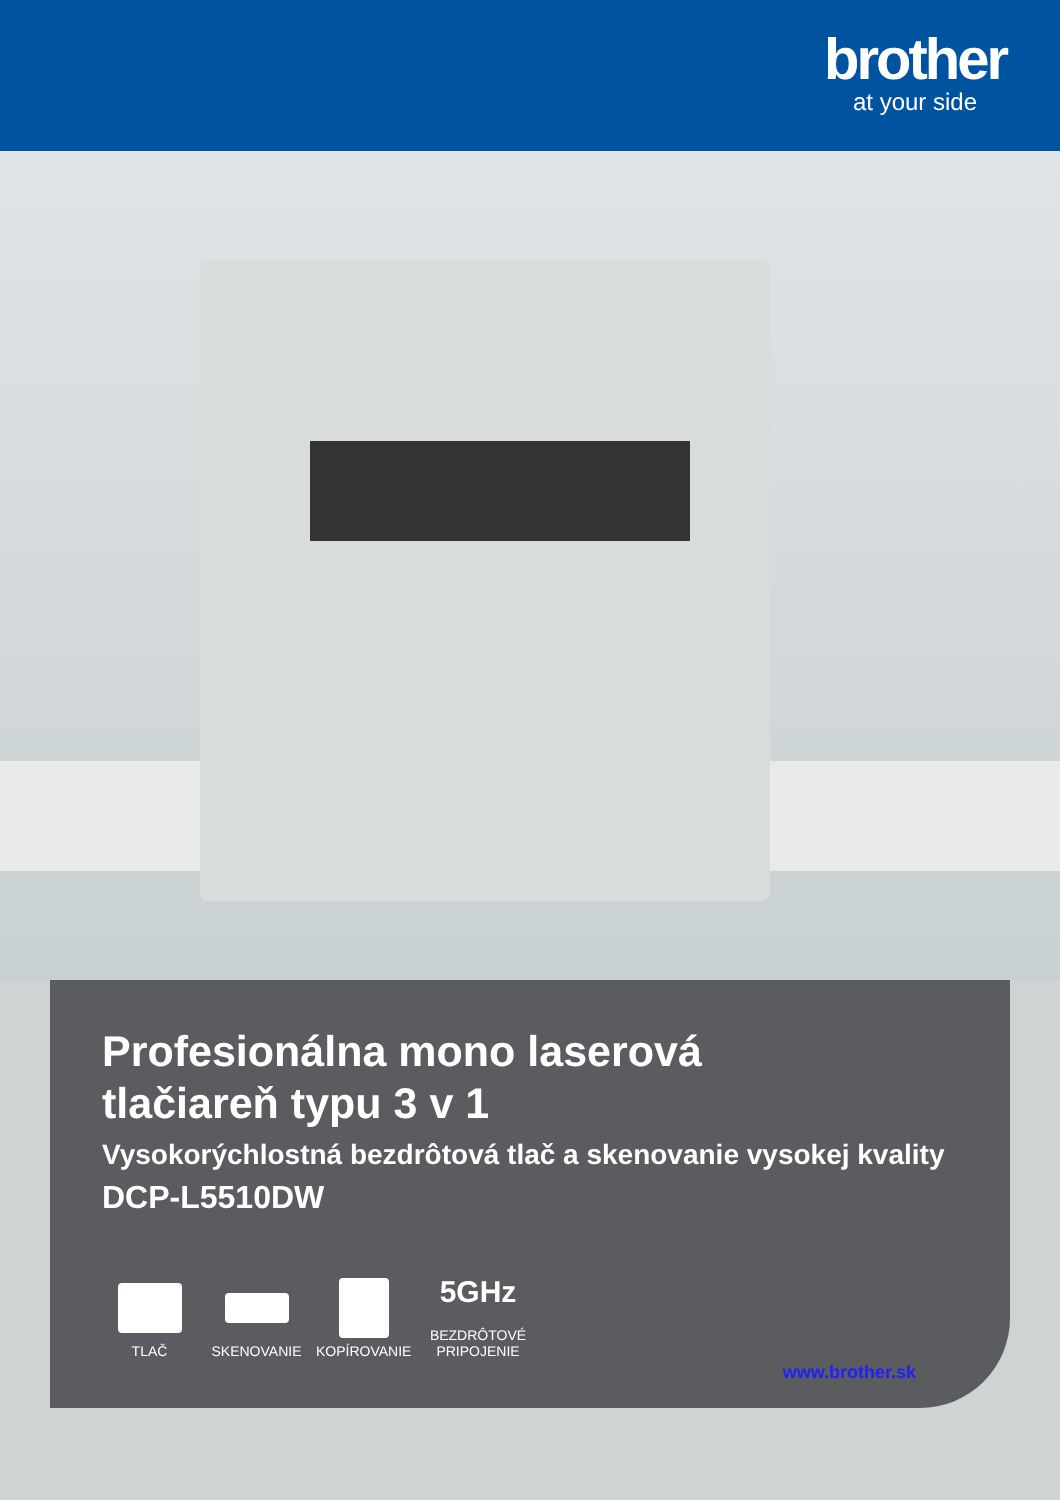brother
at your side
Profesionálna mono laserová
tlačiareň typu 3 v 1
Vysokorýchlostná bezdrôtová tlač a skenovanie vysokej kvality
DCP-L5510DW
TLAČ
SKENOVANIE
KOPÍROVANIE
5GHz
BEZDRÔTOVÉ PRIPOJENIE
www.brother.sk